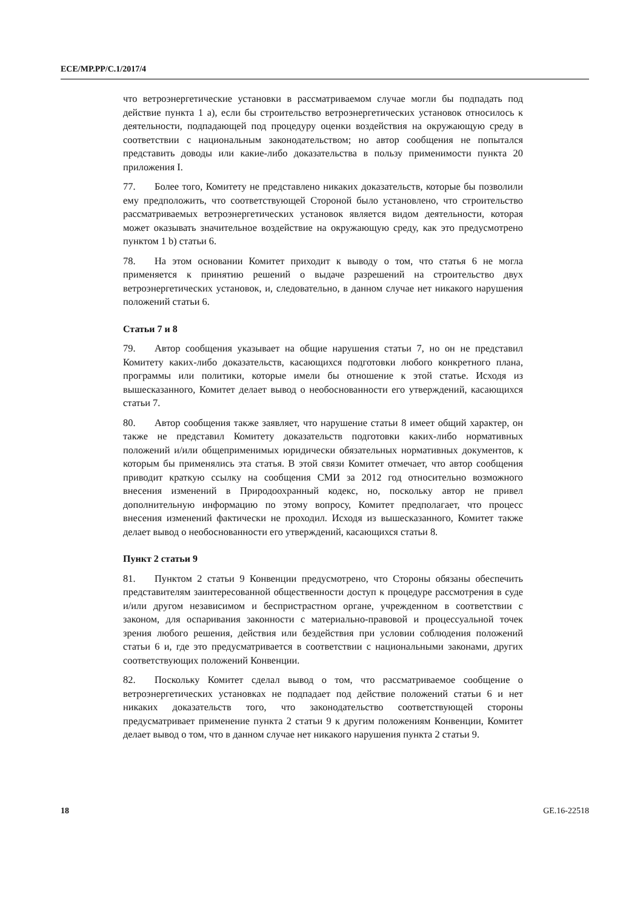ECE/MP.PP/C.1/2017/4
что ветроэнергетические установки в рассматриваемом случае могли бы подпадать под действие пункта 1 a), если бы строительство ветроэнергетических установок относилось к деятельности, подпадающей под процедуру оценки воздействия на окружающую среду в соответствии с национальным законодательством; но автор сообщения не попытался представить доводы или какие-либо доказательства в пользу применимости пункта 20 приложения I.
77. Более того, Комитету не представлено никаких доказательств, которые бы позволили ему предположить, что соответствующей Стороной было установлено, что строительство рассматриваемых ветроэнергетических установок является видом деятельности, которая может оказывать значительное воздействие на окружающую среду, как это предусмотрено пунктом 1 b) статьи 6.
78. На этом основании Комитет приходит к выводу о том, что статья 6 не могла применяется к принятию решений о выдаче разрешений на строительство двух ветроэнергетических установок, и, следовательно, в данном случае нет никакого нарушения положений статьи 6.
Статьи 7 и 8
79. Автор сообщения указывает на общие нарушения статьи 7, но он не представил Комитету каких-либо доказательств, касающихся подготовки любого конкретного плана, программы или политики, которые имели бы отношение к этой статье. Исходя из вышесказанного, Комитет делает вывод о необоснованности его утверждений, касающихся статьи 7.
80. Автор сообщения также заявляет, что нарушение статьи 8 имеет общий характер, он также не представил Комитету доказательств подготовки каких-либо нормативных положений и/или общеприменимых юридически обязательных нормативных документов, к которым бы применялись эта статья. В этой связи Комитет отмечает, что автор сообщения приводит краткую ссылку на сообщения СМИ за 2012 год относительно возможного внесения изменений в Природоохранный кодекс, но, поскольку автор не привел дополнительную информацию по этому вопросу, Комитет предполагает, что процесс внесения изменений фактически не проходил. Исходя из вышесказанного, Комитет также делает вывод о необоснованности его утверждений, касающихся статьи 8.
Пункт 2 статьи 9
81. Пунктом 2 статьи 9 Конвенции предусмотрено, что Стороны обязаны обеспечить представителям заинтересованной общественности доступ к процедуре рассмотрения в суде и/или другом независимом и беспристрастном органе, учрежденном в соответствии с законом, для оспаривания законности с материально-правовой и процессуальной точек зрения любого решения, действия или бездействия при условии соблюдения положений статьи 6 и, где это предусматривается в соответствии с национальными законами, других соответствующих положений Конвенции.
82. Поскольку Комитет сделал вывод о том, что рассматриваемое сообщение о ветроэнергетических установках не подпадает под действие положений статьи 6 и нет никаких доказательств того, что законодательство соответствующей стороны предусматривает применение пункта 2 статьи 9 к другим положениям Конвенции, Комитет делает вывод о том, что в данном случае нет никакого нарушения пункта 2 статьи 9.
18 GE.16-22518